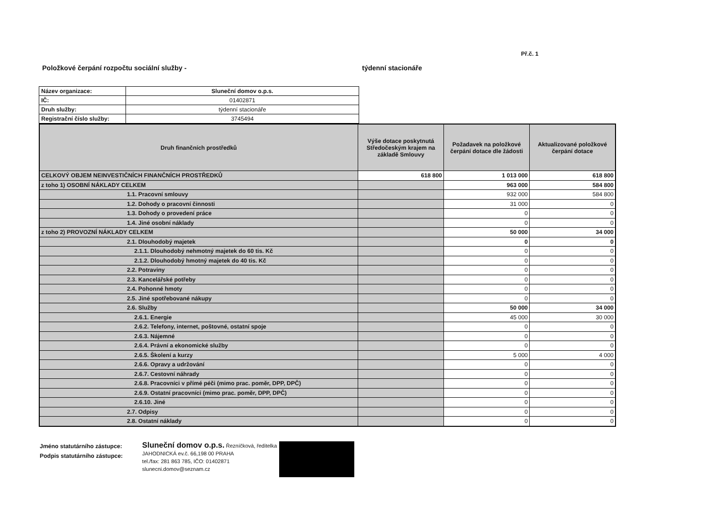Př.č. 1
Položkové čerpání rozpočtu sociální služby - týdenní stacionáře
| Název organizace: | Sluneční domov o.p.s. |
| IČ: | 01402871 |
| Druh služby: | týdenní stacionáře |
| Registrační číslo služby: | 3745494 |
| Druh finančních prostředků | Výše dotace poskytnutá Středočeským krajem na základě Smlouvy | Požadavek na položkové čerpání dotace dle žádosti | Aktualizované položkové čerpání dotace |
| --- | --- | --- | --- |
| CELKOVÝ OBJEM NEINVESTIČNÍCH FINANČNÍCH PROSTŘEDKŮ | 618 800 | 1 013 000 | 618 800 |
| z toho 1) OSOBNÍ NÁKLADY CELKEM | | 963 000 | 584 800 |
| 1.1. Pracovní smlouvy | | 932 000 | 584 800 |
| 1.2. Dohody o pracovní činnosti | | 31 000 | 0 |
| 1.3. Dohody o provedení práce | | 0 | 0 |
| 1.4. Jiné osobní náklady | | 0 | 0 |
| z toho 2) PROVOZNÍ NÁKLADY CELKEM | | 50 000 | 34 000 |
| 2.1. Dlouhodobý majetek | | 0 | 0 |
| 2.1.1. Dlouhodobý nehmotný majetek do 60 tis. Kč | | 0 | 0 |
| 2.1.2. Dlouhodobý hmotný majetek do 40 tis. Kč | | 0 | 0 |
| 2.2. Potraviny | | 0 | 0 |
| 2.3. Kancelářské potřeby | | 0 | 0 |
| 2.4. Pohonné hmoty | | 0 | 0 |
| 2.5. Jiné spotřebované nákupy | | 0 | 0 |
| 2.6. Služby | | 50 000 | 34 000 |
| 2.6.1. Energie | | 45 000 | 30 000 |
| 2.6.2. Telefony, internet, poštovné, ostatní spoje | | 0 | 0 |
| 2.6.3. Nájemné | | 0 | 0 |
| 2.6.4. Právní a ekonomické služby | | 0 | 0 |
| 2.6.5. Školení a kurzy | | 5 000 | 4 000 |
| 2.6.6. Opravy a udržování | | 0 | 0 |
| 2.6.7. Cestovní náhrady | | 0 | 0 |
| 2.6.8. Pracovníci v přímé péči (mimo prac. poměr, DPP, DPČ) | | 0 | 0 |
| 2.6.9. Ostatní pracovníci (mimo prac. poměr, DPP, DPČ) | | 0 | 0 |
| 2.6.10. Jiné | | 0 | 0 |
| 2.7. Odpisy | | 0 | 0 |
| 2.8. Ostatní náklady | | 0 | 0 |
Jméno statutárního zástupce:
Podpis statutárního zástupce:
Sluneční domov o.p.s. Řezníčková, ředitelka
JAHODNICKÁ ev.č. 66,198 00 PRAHA
tel./fax: 281 863 785, IČO: 01402871
slunecni.domov@seznam.cz